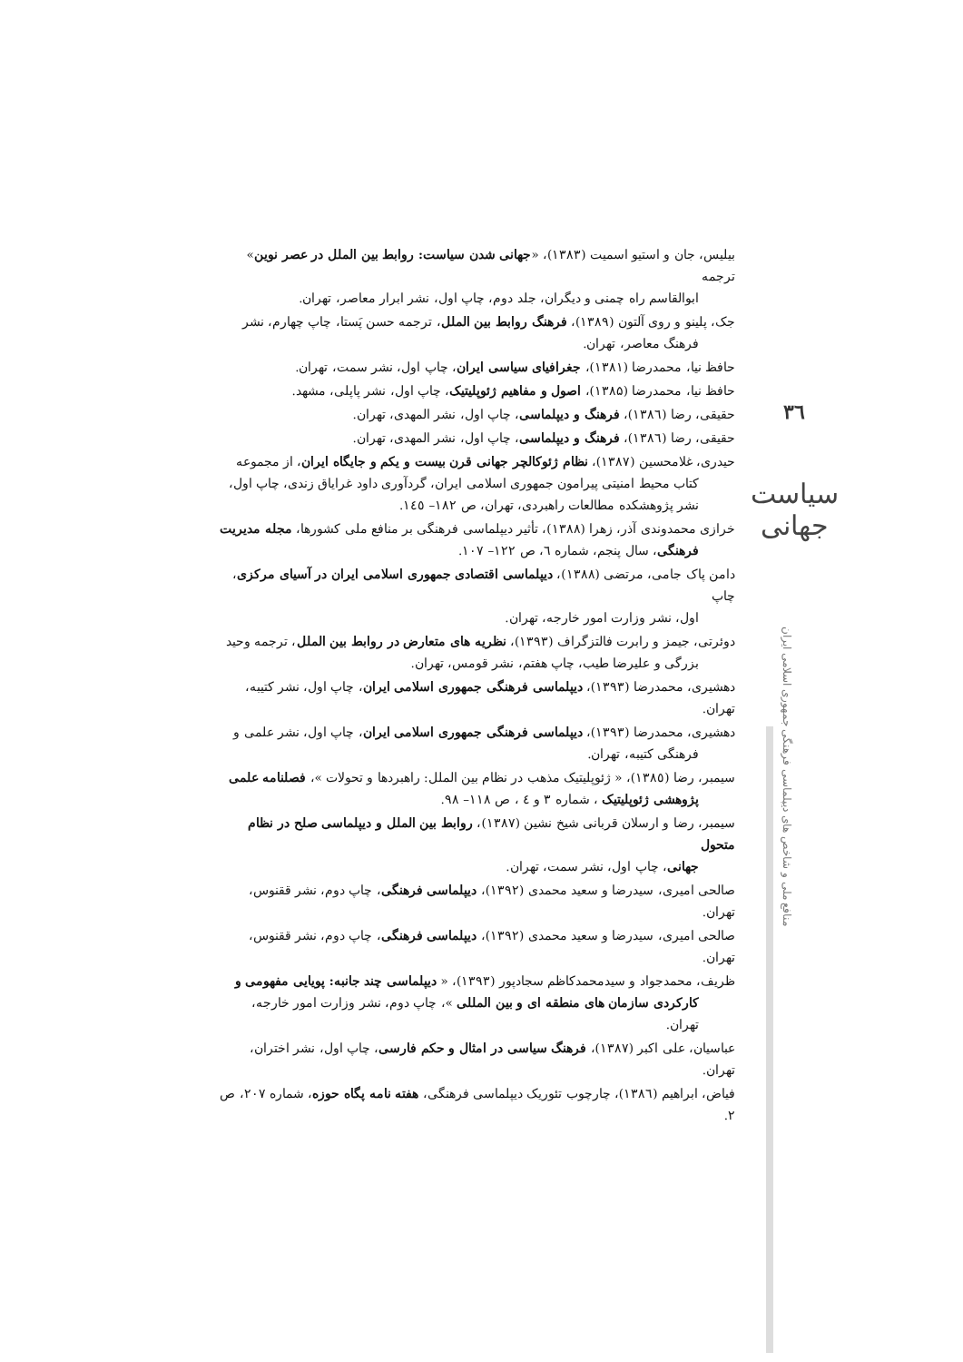٣٦
سیاست جهانی
منافع ملی و شاخص های دیپلماسی فرهنگی جمهوری اسلامی ایران
بیلیس، جان و استیو اسمیت (۱۳۸۳)، «جهانی شدن سیاست: روابط بین الملل در عصر نوین» ترجمه
ابوالقاسم راه چمنی و دیگران، جلد دوم، چاپ اول، نشر ابرار معاصر، تهران.
جک، پلینو و روی آلتون (۱۳۸۹)، فرهنگ روابط بین الملل، ترجمه حسن پَستا، چاپ چهارم، نشر
فرهنگ معاصر، تهران.
حافظ نیا، محمدرضا (۱۳۸۱)، جغرافیای سیاسی ایران، چاپ اول، نشر سمت، تهران.
حافظ نیا، محمدرضا (۱۳۸۵)، اصول و مفاهیم ژئوپلیتیک، چاپ اول، نشر پاپلی، مشهد.
حقیقی، رضا (۱۳۸٦)، فرهنگ و دیپلماسی، چاپ اول، نشر المهدی، تهران.
حقیقی، رضا (۱۳۸٦)، فرهنگ و دیپلماسی، چاپ اول، نشر المهدی، تهران.
حیدری، غلامحسین (۱۳۸۷)، نظام ژئوکالچر جهانی قرن بیست و یکم و جایگاه ایران، از مجموعه
کتاب محیط امنیتی پیرامون جمهوری اسلامی ایران، گردآوری داود غرایاق زندی، چاپ اول، نشر پژوهشکده مطالعات راهبردی، تهران، ص ۱۸۲– ۱٤٥.
خرازی محمدوندی آذر، زهرا (۱۳۸۸)، تأثیر دیپلماسی فرهنگی بر منافع ملی کشورها، مجله مدیریت
فرهنگی، سال پنجم، شماره ٦، ص ۱۲۲– ۱۰۷.
دامن پاک جامی، مرتضی (۱۳۸۸)، دیپلماسی اقتصادی جمهوری اسلامی ایران در آسیای مرکزی، چاپ
اول، نشر وزارت امور خارجه، تهران.
دوئرتی، جیمز و رابرت فالتزگراف (۱۳۹۳)، نظریه های متعارض در روابط بین الملل، ترجمه وحید
بزرگی و علیرضا طیب، چاپ هفتم، نشر قومس، تهران.
دهشیری، محمدرضا (۱۳۹۳)، دیپلماسی فرهنگی جمهوری اسلامی ایران، چاپ اول، نشر کتیبه، تهران.
دهشیری، محمدرضا (۱۳۹۳)، دیپلماسی فرهنگی جمهوری اسلامی ایران، چاپ اول، نشر علمی و
فرهنگی کتیبه، تهران.
سیمبر، رضا (۱۳۸٥)، « ژئوپلیتیک مذهب در نظام بین الملل: راهبردها و تحولات »، فصلنامه علمی
پژوهشی ژئوپلیتیک ، شماره ۳ و ٤ ، ص ۱۱۸– ۹۸.
سیمبر، رضا و ارسلان قربانی شیخ نشین (۱۳۸۷)، روابط بین الملل و دیپلماسی صلح در نظام متحول
جهانی، چاپ اول، نشر سمت، تهران.
صالحی امیری، سیدرضا و سعید محمدی (۱۳۹۲)، دیپلماسی فرهنگی، چاپ دوم، نشر ققنوس، تهران.
صالحی امیری، سیدرضا و سعید محمدی (۱۳۹۲)، دیپلماسی فرهنگی، چاپ دوم، نشر ققنوس، تهران.
ظریف، محمدجواد و سیدمحمدکاظم سجادپور (۱۳۹۳)، « دیپلماسی چند جانبه: پویایی مفهومی و
کارکردی سازمان های منطقه ای و بین المللی »، چاپ دوم، نشر وزارت امور خارجه، تهران.
عباسیان، علی اکبر (۱۳۸۷)، فرهنگ سیاسی در امثال و حکم فارسی، چاپ اول، نشر اختران، تهران.
فیاض، ابراهیم (۱۳۸٦)، چارچوب تئوریک دیپلماسی فرهنگی، هفته نامه پگاه حوزه، شماره ۲۰۷، ص ۲.